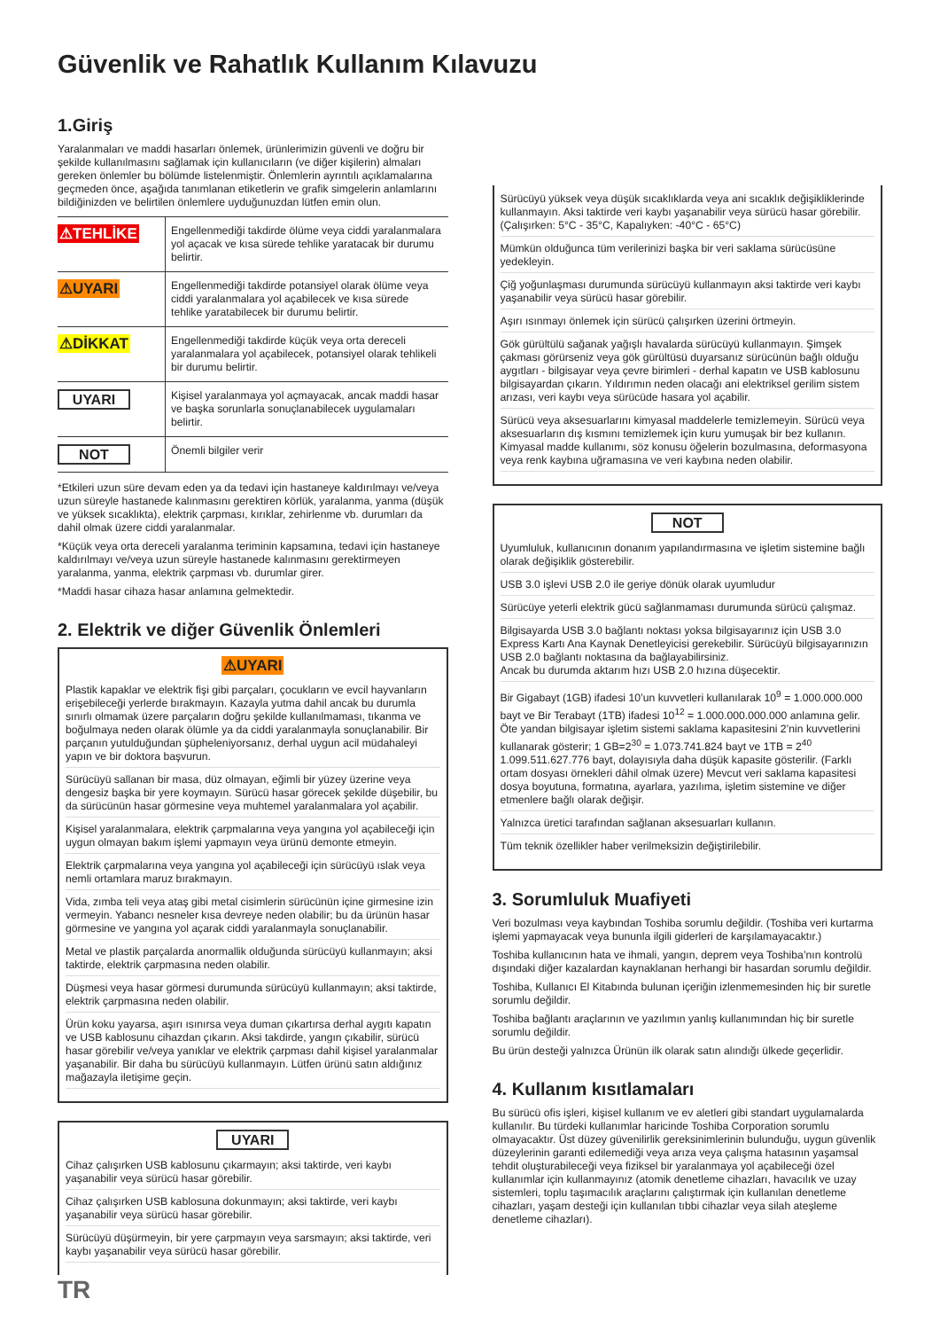Güvenlik ve Rahatlık Kullanım Kılavuzu
1.Giriş
Yaralanmaları ve maddi hasarları önlemek, ürünlerimizin güvenli ve doğru bir şekilde kullanılmasını sağlamak için kullanıcıların (ve diğer kişilerin) almaları gereken önlemler bu bölümde listelenmiştir. Önlemlerin ayrıntılı açıklamalarına geçmeden önce, aşağıda tanımlanan etiketlerin ve grafik simgelerin anlamlarını bildiğinizden ve belirtilen önlemlere uyduğunuzdan lütfen emin olun.
| ⚠TEHLİKE | Engellenmediği takdirde ölüme veya ciddi yaralanmalara yol açacak ve kısa sürede tehlike yaratacak bir durumu belirtir. |
| ⚠UYARI | Engellenmediği takdirde potansiyel olarak ölüme veya ciddi yaralanmalara yol açabilecek ve kısa sürede tehlike yaratabilecek bir durumu belirtir. |
| ⚠DİKKAT | Engellenmediği takdirde küçük veya orta dereceli yaralanmalara yol açabilecek, potansiyel olarak tehlikeli bir durumu belirtir. |
| UYARI | Kişisel yaralanmaya yol açmayacak, ancak maddi hasar ve başka sorunlarla sonuçlanabilecek uygulamaları belirtir. |
| NOT | Önemli bilgiler verir |
*Etkileri uzun süre devam eden ya da tedavi için hastaneye kaldırılmayı ve/veya uzun süreyle hastanede kalınmasını gerektiren körlük, yaralanma, yanma (düşük ve yüksek sıcaklıkta), elektrik çarpması, kırıklar, zehirlenme vb. durumları da dahil olmak üzere ciddi yaralanmalar.
*Küçük veya orta dereceli yaralanma teriminin kapsamına, tedavi için hastaneye kaldırılmayı ve/veya uzun süreyle hastanede kalınmasını gerektirmeyen yaralanma, yanma, elektrik çarpması vb. durumlar girer.
*Maddi hasar cihaza hasar anlamına gelmektedir.
2. Elektrik ve diğer Güvenlik Önlemleri
⚠UYARI
Plastik kapaklar ve elektrik fişi gibi parçaları, çocukların ve evcil hayvanların erişebileceği yerlerde bırakmayın. Kazayla yutma dahil ancak bu durumla sınırlı olmamak üzere parçaların doğru şekilde kullanılmaması, tıkanma ve boğulmaya neden olarak ölümle ya da ciddi yaralanmayla sonuçlanabilir. Bir parçanın yutulduğundan şüpheleniyorsanız, derhal uygun acil müdahaleyi yapın ve bir doktora başvurun.
Sürücüyü sallanan bir masa, düz olmayan, eğimli bir yüzey üzerine veya dengesiz başka bir yere koymayın. Sürücü hasar görecek şekilde düşebilir, bu da sürücünün hasar görmesine veya muhtemel yaralanmalara yol açabilir.
Kişisel yaralanmalara, elektrik çarpmalarına veya yangına yol açabileceği için uygun olmayan bakım işlemi yapmayın veya ürünü demonte etmeyin.
Elektrik çarpmalarına veya yangına yol açabileceği için sürücüyü ıslak veya nemli ortamlara maruz bırakmayın.
Vida, zımba teli veya ataş gibi metal cisimlerin sürücünün içine girmesine izin vermeyin. Yabancı nesneler kısa devreye neden olabilir; bu da ürünün hasar görmesine ve yangına yol açarak ciddi yaralanmayla sonuçlanabilir.
Metal ve plastik parçalarda anormallik olduğunda sürücüyü kullanmayın; aksi taktirde, elektrik çarpmasına neden olabilir.
Düşmesi veya hasar görmesi durumunda sürücüyü kullanmayın; aksi taktirde, elektrik çarpmasına neden olabilir.
Ürün koku yayarsa, aşırı ısınırsa veya duman çıkartırsa derhal aygıtı kapatın ve USB kablosunu cihazdan çıkarın. Aksi takdirde, yangın çıkabilir, sürücü hasar görebilir ve/veya yanıklar ve elektrik çarpması dahil kişisel yaralanmalar yaşanabilir. Bir daha bu sürücüyü kullanmayın. Lütfen ürünü satın aldığınız mağazayla iletişime geçin.
UYARI
Cihaz çalışırken USB kablosunu çıkarmayın; aksi taktirde, veri kaybı yaşanabilir veya sürücü hasar görebilir.
Cihaz çalışırken USB kablosuna dokunmayın; aksi taktirde, veri kaybı yaşanabilir veya sürücü hasar görebilir.
Sürücüyü düşürmeyin, bir yere çarpmayın veya sarsmayın; aksi taktirde, veri kaybı yaşanabilir veya sürücü hasar görebilir.
Sürücüyü yüksek veya düşük sıcaklıklarda veya ani sıcaklık değişikliklerinde kullanmayın. Aksi taktirde veri kaybı yaşanabilir veya sürücü hasar görebilir. (Çalışırken: 5°C - 35°C, Kapalıyken: -40°C - 65°C)
Mümkün olduğunca tüm verilerinizi başka bir veri saklama sürücüsüne yedekleyin.
Çiğ yoğunlaşması durumunda sürücüyü kullanmayın aksi taktirde veri kaybı yaşanabilir veya sürücü hasar görebilir.
Aşırı ısınmayı önlemek için sürücü çalışırken üzerini örtmeyin.
Gök gürültülü sağanak yağışlı havalarda sürücüyü kullanmayın. Şimşek çakması görürseniz veya gök gürültüsü duyarsanız sürücünün bağlı olduğu aygıtları - bilgisayar veya çevre birimleri - derhal kapatın ve USB kablosunu bilgisayardan çıkarın. Yıldırımın neden olacağı ani elektriksel gerilim sistem arızası, veri kaybı veya sürücüde hasara yol açabilir.
Sürücü veya aksesuarlarını kimyasal maddelerle temizlemeyin. Sürücü veya aksesuarların dış kısmını temizlemek için kuru yumuşak bir bez kullanın. Kimyasal madde kullanımı, söz konusu öğelerin bozulmasına, deformasyona veya renk kaybına uğramasına ve veri kaybına neden olabilir.
NOT
Uyumluluk, kullanıcının donanım yapılandırmasına ve işletim sistemine bağlı olarak değişiklik gösterebilir.
USB 3.0 işlevi USB 2.0 ile geriye dönük olarak uyumludur
Sürücüye yeterli elektrik gücü sağlanmaması durumunda sürücü çalışmaz.
Bilgisayarda USB 3.0 bağlantı noktası yoksa bilgisayarınız için USB 3.0 Express Kartı Ana Kaynak Denetleyicisi gerekebilir. Sürücüyü bilgisayarınızın USB 2.0 bağlantı noktasına da bağlayabilirsiniz.
Ancak bu durumda aktarım hızı USB 2.0 hızına düşecektir.
Bir Gigabayt (1GB) ifadesi 10’un kuvvetleri kullanılarak 10<sup>9</sup> = 1.000.000.000 bayt ve Bir Terabayt (1TB) ifadesi 10<sup>12</sup> = 1.000.000.000.000 anlamına gelir. Öte yandan bilgisayar işletim sistemi saklama kapasitesini 2’nin kuvvetlerini kullanarak gösterir; 1 GB=2<sup>30</sup> = 1.073.741.824 bayt ve 1TB = 2<sup>40</sup> 1.099.511.627.776 bayt, dolayısıyla daha düşük kapasite gösterilir. (Farklı ortam dosyası örnekleri dâhil olmak üzere) Mevcut veri saklama kapasitesi dosya boyutuna, formatına, ayarlara, yazılıma, işletim sistemine ve diğer etmenlere bağlı olarak değişir.
Yalnızca üretici tarafından sağlanan aksesuarları kullanın.
Tüm teknik özellikler haber verilmeksizin değiştirilebilir.
3. Sorumluluk Muafiyeti
Veri bozulması veya kaybından Toshiba sorumlu değildir. (Toshiba veri kurtarma işlemi yapmayacak veya bununla ilgili giderleri de karşılamayacaktır.)
Toshiba kullanıcının hata ve ihmali, yangın, deprem veya Toshiba’nın kontrolü dışındaki diğer kazalardan kaynaklanan herhangi bir hasardan sorumlu değildir.
Toshiba, Kullanıcı El Kitabında bulunan içeriğin izlenmemesinden hiç bir suretle sorumlu değildir.
Toshiba bağlantı araçlarının ve yazılımın yanlış kullanımından hiç bir suretle sorumlu değildir.
Bu ürün desteği yalnızca Ürünün ilk olarak satın alındığı ülkede geçerlidir.
4. Kullanım kısıtlamaları
Bu sürücü ofis işleri, kişisel kullanım ve ev aletleri gibi standart uygulamalarda kullanılır. Bu türdeki kullanımlar haricinde Toshiba Corporation sorumlu olmayacaktır. Üst düzey güvenilirlik gereksinimlerinin bulunduğu, uygun güvenlik düzeylerinin garanti edilemediği veya arıza veya çalışma hatasının yaşamsal tehdit oluşturabileceği veya fiziksel bir yaralanmaya yol açabileceği özel kullanımlar için kullanmayınız (atomik denetleme cihazları, havacılık ve uzay sistemleri, toplu taşımacılık araçlarını çalıştırmak için kullanılan denetleme cihazları, yaşam desteği için kullanılan tıbbi cihazlar veya silah ateşleme denetleme cihazları).
TR